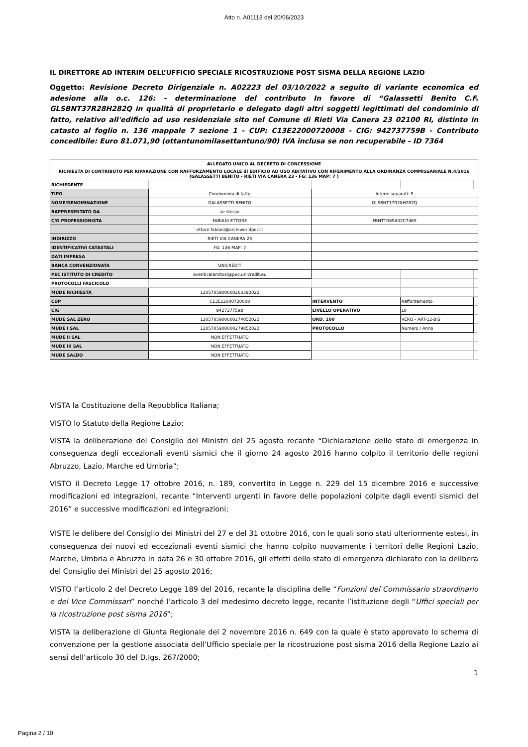Atto n. A01118 del 20/06/2023
IL DIRETTORE AD INTERIM DELL’UFFICIO SPECIALE RICOSTRUZIONE POST SISMA DELLA REGIONE LAZIO
Oggetto: Revisione Decreto Dirigenziale n. A02223 del 03/10/2022 a seguito di variante economica ed adesione alla o.c. 126: - determinazione del contributo In favore di “Galassetti Benito C.F. GLSBNT37R28H282Q in qualità di proprietario e delegato dagli altri soggetti legittimati del condominio di fatto, relativo all'edificio ad uso residenziale sito nel Comune di Rieti Via Canera 23 02100 RI, distinto in catasto al foglio n. 136 mappale 7 sezione 1 - CUP: C13E22000720008 - CIG: 942737759B - Contributo concedibile: Euro 81.071,90 (ottantunomilasettantuno/90) IVA inclusa se non recuperabile - ID 7364
| ALLEGATO UNICO AL DECRETO DI CONCESSIONE | | | | |
| RICHIESTA DI CONTRIBUTO PER RIPARAZIONE CON RAFFORZAMENTO LOCALE di EDIFICIO AD USO ABITATIVO CON RIFERIMENTO ALLA ORDINANZA COMMISSARIALE N.4/2016 (GALASSETTI BENITO - RIETI VIA CANERA 23 - FG: 136 MAP: 7 ) | | | | |
| RICHIEDENTE | | | | |
| TIPO | Condominio di fatto | Interni separati: S | | |
| NOME/DENOMINAZIONE | GALASSETTI BENITO | GLSBNT37R28H282Q | | |
| RAPPRESENTATO DA | se stesso | | | |
| C/O PROFESSIONISTA | FABIANI ETTORE | FBNTTR65A02C746S | | |
| | ettore.fabiani@archiworldpec.it | | | |
| INDIRIZZO | RIETI VIA CANERA 23 | | | |
| IDENTIFICATIVI CATASTALI | FG: 136 MAP: 7 | | | |
| DATI IMPRESA | | | | |
| BANCA CONVENZIONATA | UNICREDIT | | | |
| PEC ISTITUTO DI CREDITO | eventicalamitosi@pec.unicredit.eu | | | |
| PROTOCOLLI FASCICOLO | | | | |
| MUDE RICHIESTA | 12057059000002633920​22 | | | |
| CUP | C13E22000720008 | INTERVENTO | Rafforzamento | |
| CIG | 942737759B | LIVELLO OPERATIVO | L0 | |
| MUDE SAL ZERO | 12057059000002740520​22 | ORD. 100 | VERO - ART-12-BIS | |
| MUDE I SAL | 12057059000002798520​22 | PROTOCOLLO | Numero / Anno | |
| MUDE II SAL | NON EFFETTUATO | | | |
| MUDE III SAL | NON EFFETTUATO | | | |
| MUDE SALDO | NON EFFETTUATO | | | |
VISTA la Costituzione della Repubblica Italiana;
VISTO lo Statuto della Regione Lazio;
VISTA la deliberazione del Consiglio dei Ministri del 25 agosto recante “Dichiarazione dello stato di emergenza in conseguenza degli eccezionali eventi sismici che il giorno 24 agosto 2016 hanno colpito il territorio delle regioni Abruzzo, Lazio, Marche ed Umbria”;
VISTO il Decreto Legge 17 ottobre 2016, n. 189, convertito in Legge n. 229 del 15 dicembre 2016 e successive modificazioni ed integrazioni, recante “Interventi urgenti in favore delle popolazioni colpite dagli eventi sismici del 2016” e successive modificazioni ed integrazioni;
VISTE le delibere del Consiglio dei Ministri del 27 e del 31 ottobre 2016, con le quali sono stati ulteriormente estesi, in conseguenza dei nuovi ed eccezionali eventi sismici che hanno colpito nuovamente i territori delle Regioni Lazio, Marche, Umbria e Abruzzo in data 26 e 30 ottobre 2016, gli effetti dello stato di emergenza dichiarato con la delibera del Consiglio dei Ministri del 25 agosto 2016;
VISTO l’articolo 2 del Decreto Legge 189 del 2016, recante la disciplina delle “Funzioni del Commissario straordinario e dei Vice Commissari” nonché l’articolo 3 del medesimo decreto legge, recante l’istituzione degli “Uffici speciali per la ricostruzione post sisma 2016”;
VISTA la deliberazione di Giunta Regionale del 2 novembre 2016 n. 649 con la quale è stato approvato lo schema di convenzione per la gestione associata dell’Ufficio speciale per la ricostruzione post sisma 2016 della Regione Lazio ai sensi dell’articolo 30 del D.lgs. 267/2000;
1
Pagina 2 / 10